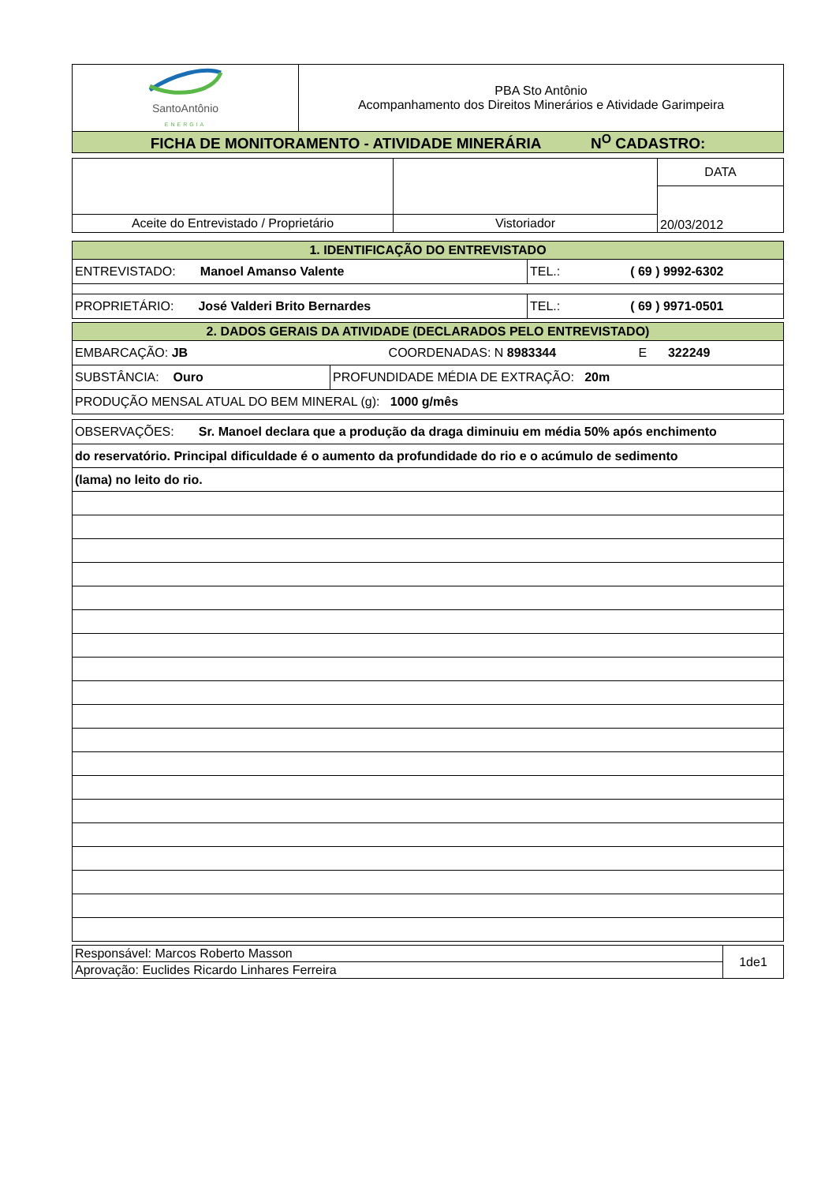| SantoAntônio ENERGIA | PBA Sto Antônio Acompanhamento dos Direitos Minerários e Atividade Garimpeira |
| FICHA DE MONITORAMENTO - ATIVIDADE MINERÁRIA N<sup>O</sup> CADASTRO: | |
| | | DATA |
| | | 20/03/2012 |
| Aceite do Entrevistado / Proprietário | Vistoriador | |
| 1. IDENTIFICAÇÃO DO ENTREVISTADO | |
| ENTREVISTADO: Manoel Amanso Valente | TEL.: ( 69 ) 9992-6302 |
| PROPRIETÁRIO: José Valderi Brito Bernardes | TEL.: ( 69 ) 9971-0501 |
| 2. DADOS GERAIS DA ATIVIDADE (DECLARADOS PELO ENTREVISTADO) | |
| EMBARCAÇÃO: JB COORDENADAS: N 8983344 E 322249 | |
| SUBSTÂNCIA: Ouro | PROFUNDIDADE MÉDIA DE EXTRAÇÃO: 20m |
| PRODUÇÃO MENSAL ATUAL DO BEM MINERAL (g): 1000 g/mês | |
| OBSERVAÇÕES: Sr. Manoel declara que a produção da draga diminuiu em média 50% após enchimento |
| do reservatório. Principal dificuldade é o aumento da profundidade do rio e o acúmulo de sedimento |
| (lama) no leito do rio. |
| Responsável: Marcos Roberto Masson | 1de1 |
| Aprovação: Euclides Ricardo Linhares Ferreira | |